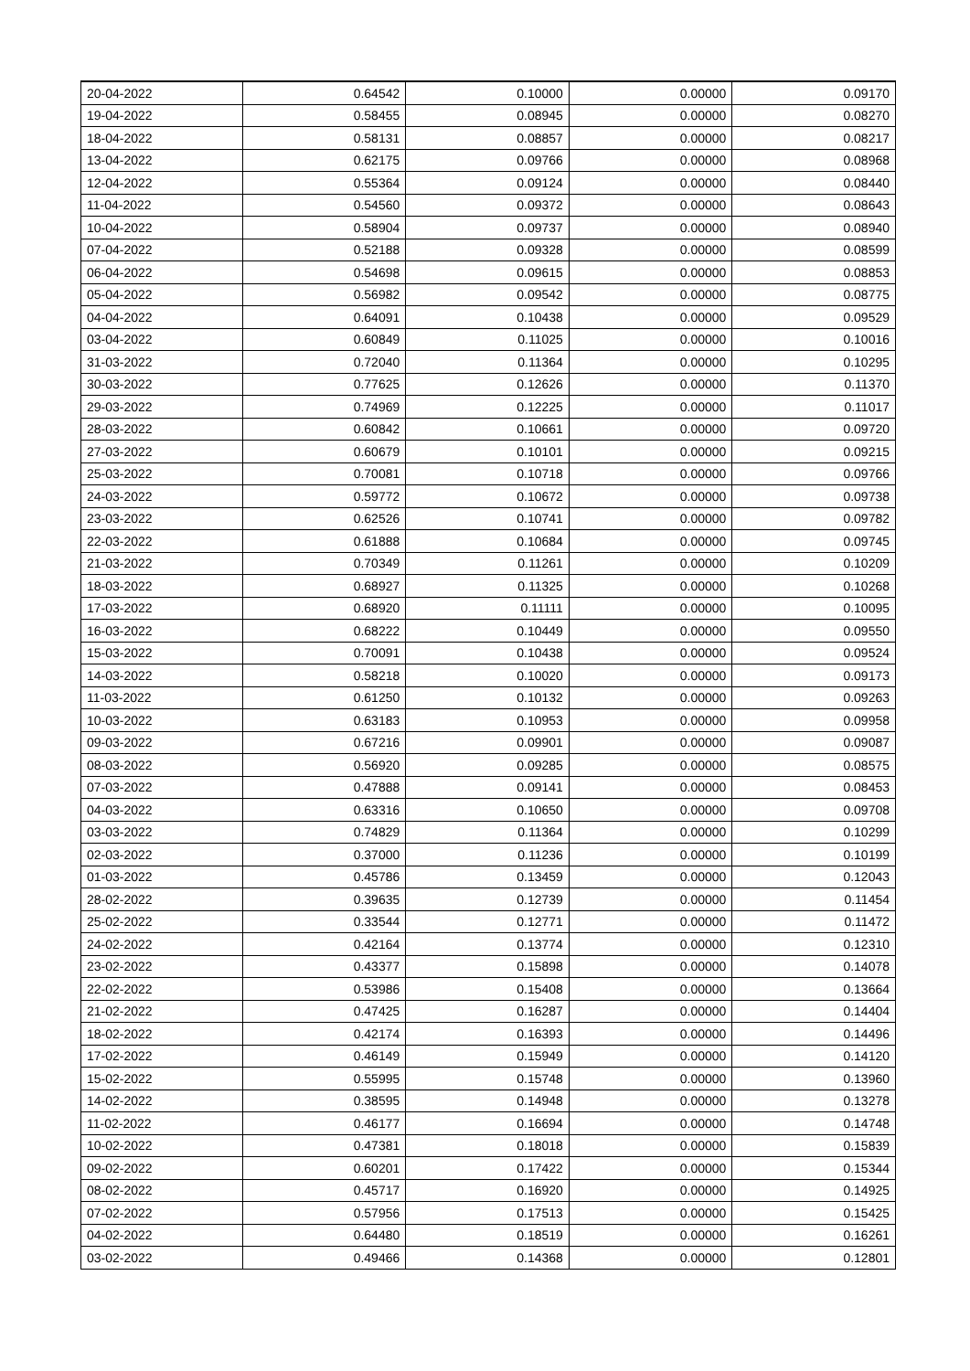| 20-04-2022 | 0.64542 | 0.10000 | 0.00000 | 0.09170 |
| 19-04-2022 | 0.58455 | 0.08945 | 0.00000 | 0.08270 |
| 18-04-2022 | 0.58131 | 0.08857 | 0.00000 | 0.08217 |
| 13-04-2022 | 0.62175 | 0.09766 | 0.00000 | 0.08968 |
| 12-04-2022 | 0.55364 | 0.09124 | 0.00000 | 0.08440 |
| 11-04-2022 | 0.54560 | 0.09372 | 0.00000 | 0.08643 |
| 10-04-2022 | 0.58904 | 0.09737 | 0.00000 | 0.08940 |
| 07-04-2022 | 0.52188 | 0.09328 | 0.00000 | 0.08599 |
| 06-04-2022 | 0.54698 | 0.09615 | 0.00000 | 0.08853 |
| 05-04-2022 | 0.56982 | 0.09542 | 0.00000 | 0.08775 |
| 04-04-2022 | 0.64091 | 0.10438 | 0.00000 | 0.09529 |
| 03-04-2022 | 0.60849 | 0.11025 | 0.00000 | 0.10016 |
| 31-03-2022 | 0.72040 | 0.11364 | 0.00000 | 0.10295 |
| 30-03-2022 | 0.77625 | 0.12626 | 0.00000 | 0.11370 |
| 29-03-2022 | 0.74969 | 0.12225 | 0.00000 | 0.11017 |
| 28-03-2022 | 0.60842 | 0.10661 | 0.00000 | 0.09720 |
| 27-03-2022 | 0.60679 | 0.10101 | 0.00000 | 0.09215 |
| 25-03-2022 | 0.70081 | 0.10718 | 0.00000 | 0.09766 |
| 24-03-2022 | 0.59772 | 0.10672 | 0.00000 | 0.09738 |
| 23-03-2022 | 0.62526 | 0.10741 | 0.00000 | 0.09782 |
| 22-03-2022 | 0.61888 | 0.10684 | 0.00000 | 0.09745 |
| 21-03-2022 | 0.70349 | 0.11261 | 0.00000 | 0.10209 |
| 18-03-2022 | 0.68927 | 0.11325 | 0.00000 | 0.10268 |
| 17-03-2022 | 0.68920 | 0.11111 | 0.00000 | 0.10095 |
| 16-03-2022 | 0.68222 | 0.10449 | 0.00000 | 0.09550 |
| 15-03-2022 | 0.70091 | 0.10438 | 0.00000 | 0.09524 |
| 14-03-2022 | 0.58218 | 0.10020 | 0.00000 | 0.09173 |
| 11-03-2022 | 0.61250 | 0.10132 | 0.00000 | 0.09263 |
| 10-03-2022 | 0.63183 | 0.10953 | 0.00000 | 0.09958 |
| 09-03-2022 | 0.67216 | 0.09901 | 0.00000 | 0.09087 |
| 08-03-2022 | 0.56920 | 0.09285 | 0.00000 | 0.08575 |
| 07-03-2022 | 0.47888 | 0.09141 | 0.00000 | 0.08453 |
| 04-03-2022 | 0.63316 | 0.10650 | 0.00000 | 0.09708 |
| 03-03-2022 | 0.74829 | 0.11364 | 0.00000 | 0.10299 |
| 02-03-2022 | 0.37000 | 0.11236 | 0.00000 | 0.10199 |
| 01-03-2022 | 0.45786 | 0.13459 | 0.00000 | 0.12043 |
| 28-02-2022 | 0.39635 | 0.12739 | 0.00000 | 0.11454 |
| 25-02-2022 | 0.33544 | 0.12771 | 0.00000 | 0.11472 |
| 24-02-2022 | 0.42164 | 0.13774 | 0.00000 | 0.12310 |
| 23-02-2022 | 0.43377 | 0.15898 | 0.00000 | 0.14078 |
| 22-02-2022 | 0.53986 | 0.15408 | 0.00000 | 0.13664 |
| 21-02-2022 | 0.47425 | 0.16287 | 0.00000 | 0.14404 |
| 18-02-2022 | 0.42174 | 0.16393 | 0.00000 | 0.14496 |
| 17-02-2022 | 0.46149 | 0.15949 | 0.00000 | 0.14120 |
| 15-02-2022 | 0.55995 | 0.15748 | 0.00000 | 0.13960 |
| 14-02-2022 | 0.38595 | 0.14948 | 0.00000 | 0.13278 |
| 11-02-2022 | 0.46177 | 0.16694 | 0.00000 | 0.14748 |
| 10-02-2022 | 0.47381 | 0.18018 | 0.00000 | 0.15839 |
| 09-02-2022 | 0.60201 | 0.17422 | 0.00000 | 0.15344 |
| 08-02-2022 | 0.45717 | 0.16920 | 0.00000 | 0.14925 |
| 07-02-2022 | 0.57956 | 0.17513 | 0.00000 | 0.15425 |
| 04-02-2022 | 0.64480 | 0.18519 | 0.00000 | 0.16261 |
| 03-02-2022 | 0.49466 | 0.14368 | 0.00000 | 0.12801 |